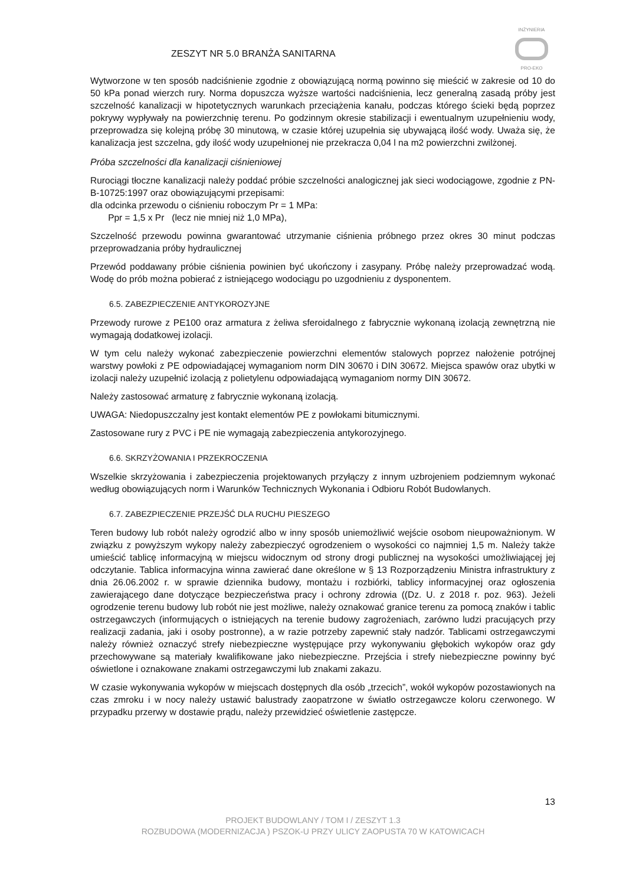INŻYNIERIA
PRO-EKO
ZESZYT NR 5.0 BRANŻA SANITARNA
Wytworzone w ten sposób nadciśnienie zgodnie z obowiązującą normą powinno się mieścić w zakresie od 10 do 50 kPa ponad wierzch rury. Norma dopuszcza wyższe wartości nadciśnienia, lecz generalną zasadą próby jest szczelność kanalizacji w hipotetycznych warunkach przeciążenia kanału, podczas którego ścieki będą poprzez pokrywy wypływały na powierzchnię terenu. Po godzinnym okresie stabilizacji i ewentualnym uzupełnieniu wody, przeprowadza się kolejną próbę 30 minutową, w czasie której uzupełnia się ubywającą ilość wody. Uważa się, że kanalizacja jest szczelna, gdy ilość wody uzupełnionej nie przekracza 0,04 l na m2 powierzchni zwilżonej.
Próba szczelności dla kanalizacji ciśnieniowej
Rurociągi tłoczne kanalizacji należy poddać próbie szczelności analogicznej jak sieci wodociągowe, zgodnie z PN-B-10725:1997 oraz obowiązującymi przepisami:
dla odcinka przewodu o ciśnieniu roboczym Pr = 1 MPa:
Ppr = 1,5 x Pr (lecz nie mniej niż 1,0 MPa),
Szczelność przewodu powinna gwarantować utrzymanie ciśnienia próbnego przez okres 30 minut podczas przeprowadzania próby hydraulicznej
Przewód poddawany próbie ciśnienia powinien być ukończony i zasypany. Próbę należy przeprowadzać wodą. Wodę do prób można pobierać z istniejącego wodociągu po uzgodnieniu z dysponentem.
6.5. ZABEZPIECZENIE ANTYKOROZYJNE
Przewody rurowe z PE100 oraz armatura z żeliwa sferoidalnego z fabrycznie wykonaną izolacją zewnętrzną nie wymagają dodatkowej izolacji.
W tym celu należy wykonać zabezpieczenie powierzchni elementów stalowych poprzez nałożenie potrójnej warstwy powłoki z PE odpowiadającej wymaganiom norm DIN 30670 i DIN 30672. Miejsca spawów oraz ubytki w izolacji należy uzupełnić izolacją z polietylenu odpowiadającą wymaganiom normy DIN 30672.
Należy zastosować armaturę z fabrycznie wykonaną izolacją.
UWAGA: Niedopuszczalny jest kontakt elementów PE z powłokami bitumicznymi.
Zastosowane rury z PVC i PE nie wymagają zabezpieczenia antykorozyjnego.
6.6. SKRZYŻOWANIA I PRZEKROCZENIA
Wszelkie skrzyżowania i zabezpieczenia projektowanych przyłączy z innym uzbrojeniem podziemnym wykonać według obowiązujących norm i Warunków Technicznych Wykonania i Odbioru Robót Budowlanych.
6.7. ZABEZPIECZENIE PRZEJŚĆ DLA RUCHU PIESZEGO
Teren budowy lub robót należy ogrodzić albo w inny sposób uniemożliwić wejście osobom nieupoważnionym. W związku z powyższym wykopy należy zabezpieczyć ogrodzeniem o wysokości co najmniej 1,5 m. Należy także umieścić tablicę informacyjną w miejscu widocznym od strony drogi publicznej na wysokości umożliwiającej jej odczytanie. Tablica informacyjna winna zawierać dane określone w § 13 Rozporządzeniu Ministra infrastruktury z dnia 26.06.2002 r. w sprawie dziennika budowy, montażu i rozbiórki, tablicy informacyjnej oraz ogłoszenia zawierającego dane dotyczące bezpieczeństwa pracy i ochrony zdrowia ((Dz. U. z 2018 r. poz. 963). Jeżeli ogrodzenie terenu budowy lub robót nie jest możliwe, należy oznakować granice terenu za pomocą znaków i tablic ostrzegawczych (informujących o istniejących na terenie budowy zagrożeniach, zarówno ludzi pracujących przy realizacji zadania, jaki i osoby postronne), a w razie potrzeby zapewnić stały nadzór. Tablicami ostrzegawczymi należy również oznaczyć strefy niebezpieczne występujące przy wykonywaniu głębokich wykopów oraz gdy przechowywane są materiały kwalifikowane jako niebezpieczne. Przejścia i strefy niebezpieczne powinny być oświetlone i oznakowane znakami ostrzegawczymi lub znakami zakazu.
W czasie wykonywania wykopów w miejscach dostępnych dla osób „trzecich”, wokół wykopów pozostawionych na czas zmroku i w nocy należy ustawić balustrady zaopatrzone w światło ostrzegawcze koloru czerwonego. W przypadku przerwy w dostawie prądu, należy przewidzieć oświetlenie zastępcze.
13
PROJEKT BUDOWLANY / TOM I / ZESZYT 1.3
ROZBUDOWA (MODERNIZACJA ) PSZOK-U PRZY ULICY ZAOPUSTA 70 W KATOWICACH